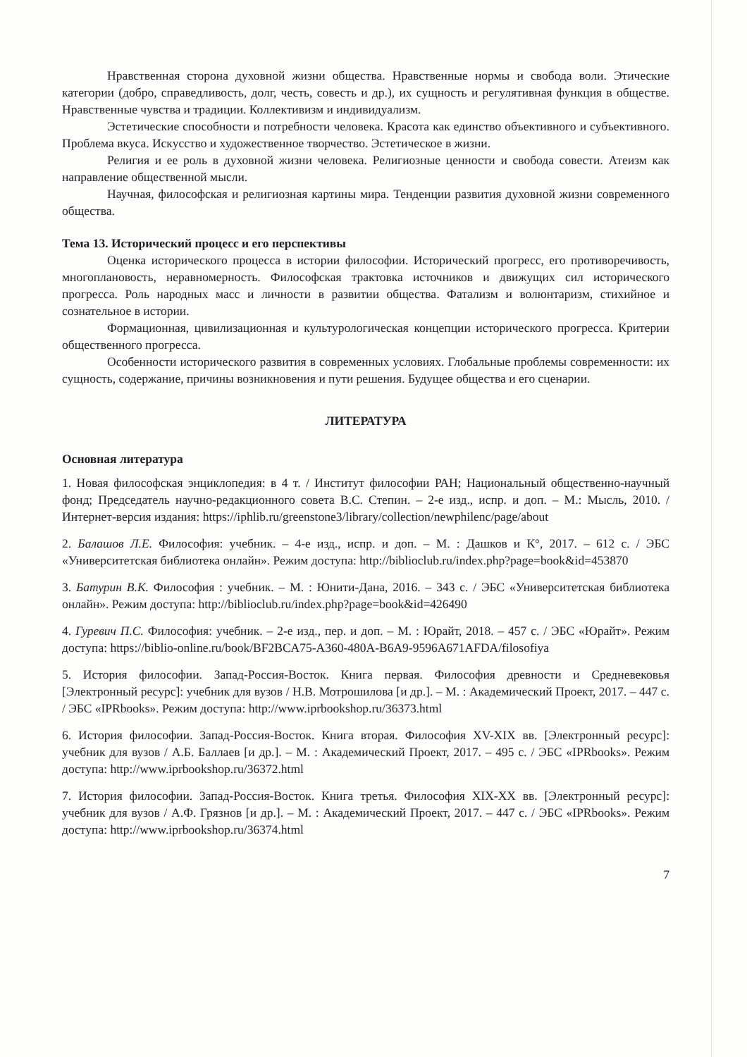Нравственная сторона духовной жизни общества. Нравственные нормы и свобода воли. Этические категории (добро, справедливость, долг, честь, совесть и др.), их сущность и регулятивная функция в обществе. Нравственные чувства и традиции. Коллективизм и индивидуализм.
Эстетические способности и потребности человека. Красота как единство объективного и субъективного. Проблема вкуса. Искусство и художественное творчество. Эстетическое в жизни.
Религия и ее роль в духовной жизни человека. Религиозные ценности и свобода совести. Атеизм как направление общественной мысли.
Научная, философская и религиозная картины мира. Тенденции развития духовной жизни современного общества.
Тема 13. Исторический процесс и его перспективы
Оценка исторического процесса в истории философии. Исторический прогресс, его противоречивость, многоплановость, неравномерность. Философская трактовка источников и движущих сил исторического прогресса. Роль народных масс и личности в развитии общества. Фатализм и волюнтаризм, стихийное и сознательное в истории.
Формационная, цивилизационная и культурологическая концепции исторического прогресса. Критерии общественного прогресса.
Особенности исторического развития в современных условиях. Глобальные проблемы современности: их сущность, содержание, причины возникновения и пути решения. Будущее общества и его сценарии.
ЛИТЕРАТУРА
Основная литература
1. Новая философская энциклопедия: в 4 т. / Институт философии РАН; Национальный общественно-научный фонд; Председатель научно-редакционного совета В.С. Степин. – 2-е изд., испр. и доп. – М.: Мысль, 2010. / Интернет-версия издания: https://iphlib.ru/greenstone3/library/collection/newphilenc/page/about
2. Балашов Л.Е. Философия: учебник. – 4-е изд., испр. и доп. – М. : Дашков и К°, 2017. – 612 с. / ЭБС «Университетская библиотека онлайн». Режим доступа: http://biblioclub.ru/index.php?page=book&id=453870
3. Батурин В.К. Философия : учебник. – М. : Юнити-Дана, 2016. – 343 с. / ЭБС «Университетская библиотека онлайн». Режим доступа: http://biblioclub.ru/index.php?page=book&id=426490
4. Гуревич П.С. Философия: учебник. – 2-е изд., пер. и доп. – М. : Юрайт, 2018. – 457 с. / ЭБС «Юрайт». Режим доступа: https://biblio-online.ru/book/BF2BCA75-A360-480A-B6A9-9596A671AFDA/filosofiya
5. История философии. Запад-Россия-Восток. Книга первая. Философия древности и Средневековья [Электронный ресурс]: учебник для вузов / Н.В. Мотрошилова [и др.]. – М. : Академический Проект, 2017. – 447 с. / ЭБС «IPRbooks». Режим доступа: http://www.iprbookshop.ru/36373.html
6. История философии. Запад-Россия-Восток. Книга вторая. Философия XV-XIX вв. [Электронный ресурс]: учебник для вузов / А.Б. Баллаев [и др.]. – М. : Академический Проект, 2017. – 495 с. / ЭБС «IPRbooks». Режим доступа: http://www.iprbookshop.ru/36372.html
7. История философии. Запад-Россия-Восток. Книга третья. Философия XIX-XX вв. [Электронный ресурс]: учебник для вузов / А.Ф. Грязнов [и др.]. – М. : Академический Проект, 2017. – 447 с. / ЭБС «IPRbooks». Режим доступа: http://www.iprbookshop.ru/36374.html
7